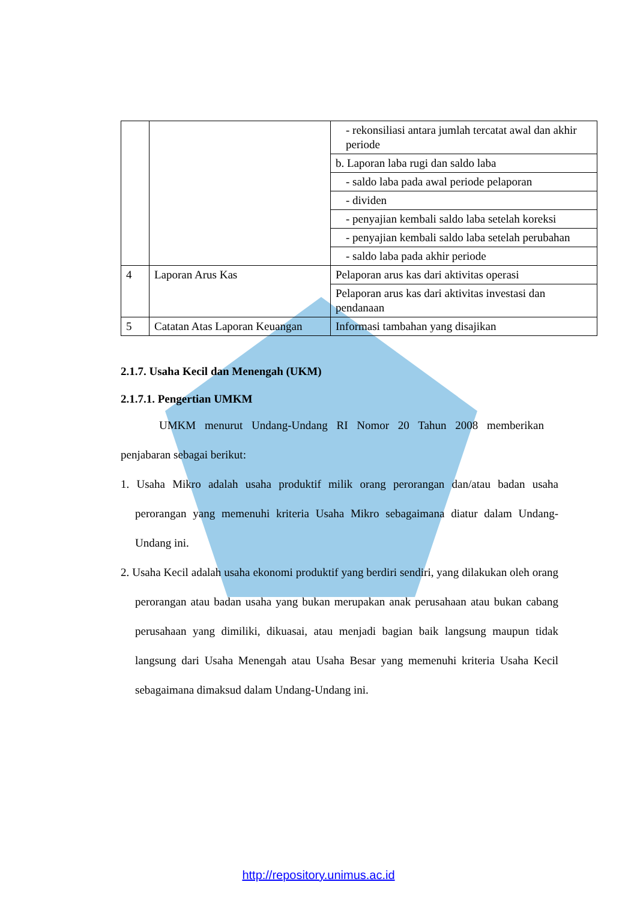| | | - rekonsiliasi antara jumlah tercatat awal dan akhir periode |
| | | b. Laporan laba rugi dan saldo laba |
| | | - saldo laba pada awal periode pelaporan |
| | | - dividen |
| | | - penyajian kembali saldo laba setelah koreksi |
| | | - penyajian kembali saldo laba setelah perubahan |
| | | - saldo laba pada akhir periode |
| 4 | Laporan Arus Kas | Pelaporan arus kas dari aktivitas operasi |
| | | Pelaporan arus kas dari aktivitas investasi dan pendanaan |
| 5 | Catatan Atas Laporan Keuangan | Informasi tambahan yang disajikan |
2.1.7. Usaha Kecil dan Menengah (UKM)
2.1.7.1. Pengertian UMKM
UMKM menurut Undang-Undang RI Nomor 20 Tahun 2008 memberikan penjabaran sebagai berikut:
1. Usaha Mikro adalah usaha produktif milik orang perorangan dan/atau badan usaha perorangan yang memenuhi kriteria Usaha Mikro sebagaimana diatur dalam Undang-Undang ini.
2. Usaha Kecil adalah usaha ekonomi produktif yang berdiri sendiri, yang dilakukan oleh orang perorangan atau badan usaha yang bukan merupakan anak perusahaan atau bukan cabang perusahaan yang dimiliki, dikuasai, atau menjadi bagian baik langsung maupun tidak langsung dari Usaha Menengah atau Usaha Besar yang memenuhi kriteria Usaha Kecil sebagaimana dimaksud dalam Undang-Undang ini.
http://repository.unimus.ac.id